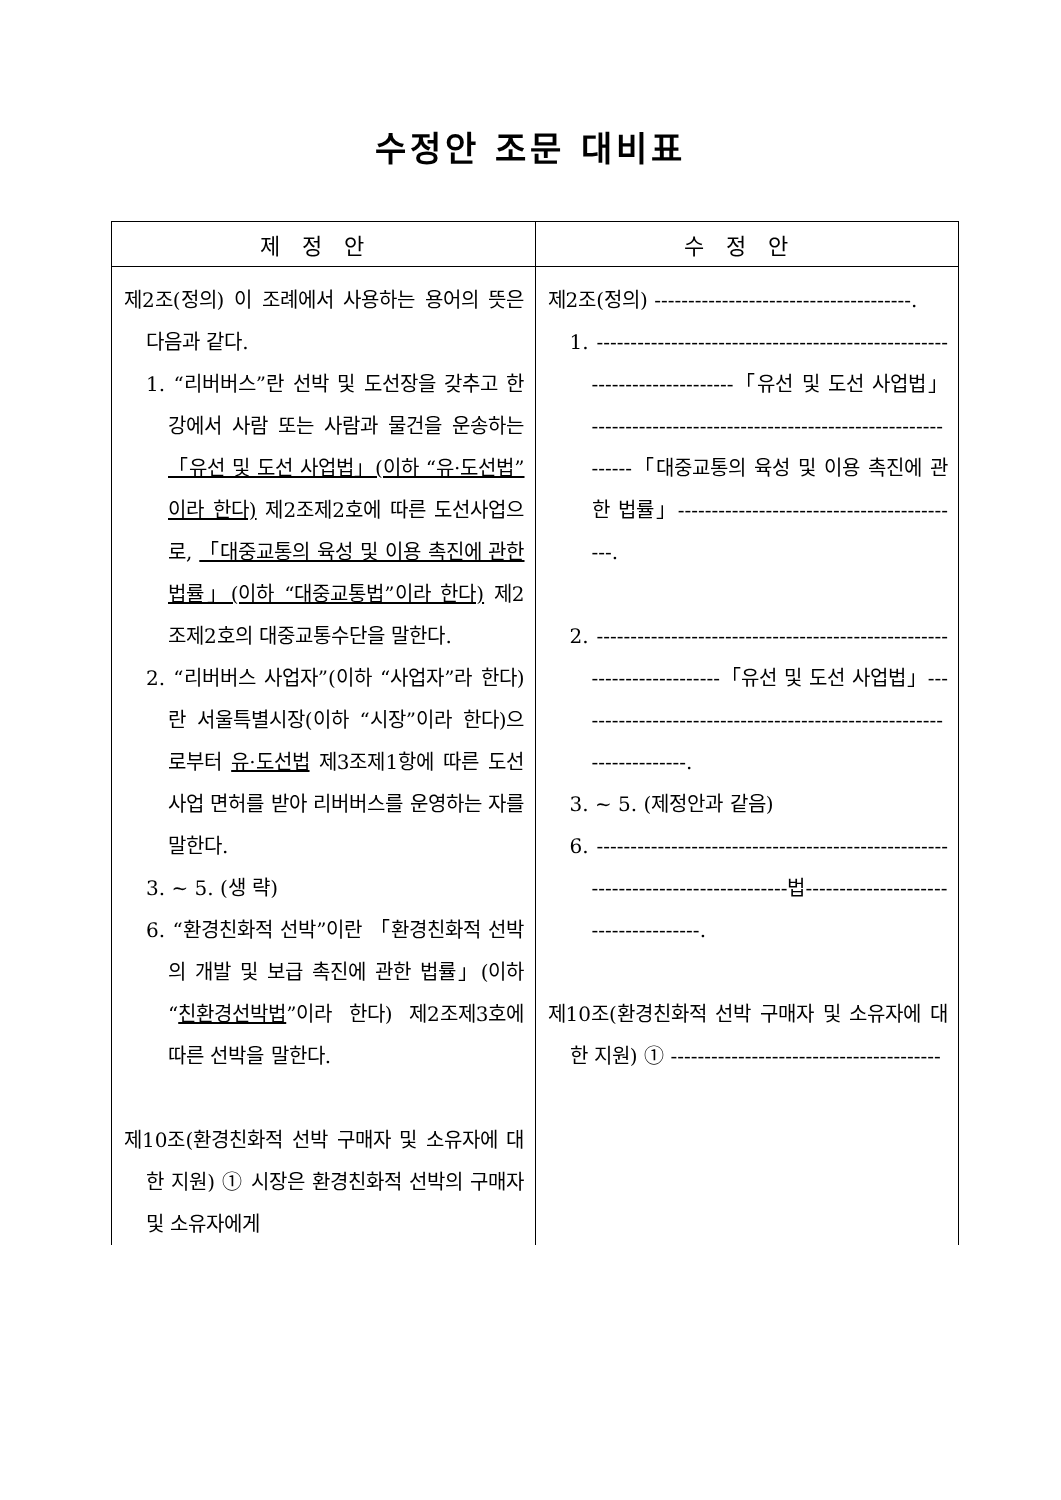수정안 조문 대비표
| 제정안 | 수정안 |
| --- | --- |
| 제2조(정의) 이 조례에서 사용하는 용어의 뜻은 다음과 같다. 1. “리버버스”란 선박 및 도선장을 갖추고 한강에서 사람 또는 사람과 물건을 운송하는 「유선 및 도선 사업법」(이하 “유·도선법”이라 한다) 제2조제2호에 따른 도선사업으로, 「대중교통의 육성 및 이용 촉진에 관한 법률」(이하 “대중교통법”이라 한다) 제2조제2호의 대중교통수단을 말한다. 2. “리버버스 사업자”(이하 “사업자”라 한다)란 서울특별시장(이하 “시장”이라 한다)으로부터 유·도선법 제3조제1항에 따른 도선사업 면허를 받아 리버버스를 운영하는 자를 말한다. 3. ~ 5. (생 략) 6. “환경친화적 선박”이란 「환경친화적 선박의 개발 및 보급 촉진에 관한 법률」(이하 “ 친환경선박법 ”이라 한다) 제2조제3호에 따른 선박을 말한다. 제10조(환경친화적 선박 구매자 및 소유자에 대한 지원) ① 시장은 환경친화적 선박의 구매자 및 소유자에게 | 제2조(정의) --------------------------------------. 1. -------------------------------------------------------------------------「유선 및 도선 사업법」 ----------------------------------------------------------「대중교통의 육성 및 이용 촉진에 관한 법률」-------------------------------------------. 2. -----------------------------------------------------------------------「유선 및 도선 사업법」---------------------------------------------------------------------. 3. ~ 5. (제정안과 같음) 6. ---------------------------------------------------------------------------------법-------------------------------------. 제10조(환경친화적 선박 구매자 및 소유자에 대한 지원) ① ---------------------------------------- |